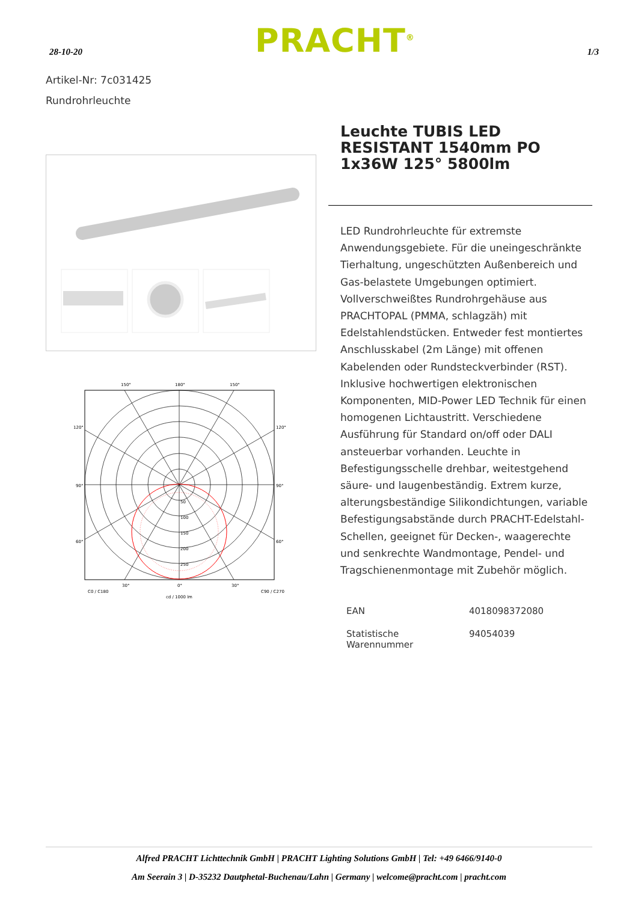28-10-20 PRACHT<sup>®</sup> 1/3
Artikel-Nr: 7c031425
Rundrohrleuchte
150°
180°
150°
120°
120°
90°
90°
60°
60°
50
100
150
200
250
30°
0°
30°
C0 / C180
C90 / C270
cd / 1000 lm
Leuchte TUBIS LED RESISTANT 1540mm PO 1x36W 125° 5800lm
LED Rundrohrleuchte für extremste Anwendungsgebiete. Für die uneingeschränkte Tierhaltung, ungeschützten Außenbereich und Gas-belastete Umgebungen optimiert. Vollverschweißtes Rundrohrgehäuse aus PRACHTOPAL (PMMA, schlagzäh) mit Edelstahlendstücken. Entweder fest montiertes Anschlusskabel (2m Länge) mit offenen Kabelenden oder Rundsteckverbinder (RST). Inklusive hochwertigen elektronischen Komponenten, MID-Power LED Technik für einen homogenen Lichtaustritt. Verschiedene Ausführung für Standard on/off oder DALI ansteuerbar vorhanden. Leuchte in Befestigungsschelle drehbar, weitestgehend säure- und laugenbeständig. Extrem kurze, alterungsbeständige Silikondichtungen, variable Befestigungsabstände durch PRACHT-Edelstahl-Schellen, geeignet für Decken-, waagerechte und senkrechte Wandmontage, Pendel- und Tragschienenmontage mit Zubehör möglich.
| EAN | 4018098372080 |
| Statistische Warennummer | 94054039 |
Alfred PRACHT Lichttechnik GmbH | PRACHT Lighting Solutions GmbH | Tel: +49 6466/9140-0
Am Seerain 3 | D-35232 Dautphetal-Buchenau/Lahn | Germany | welcome@pracht.com | pracht.com